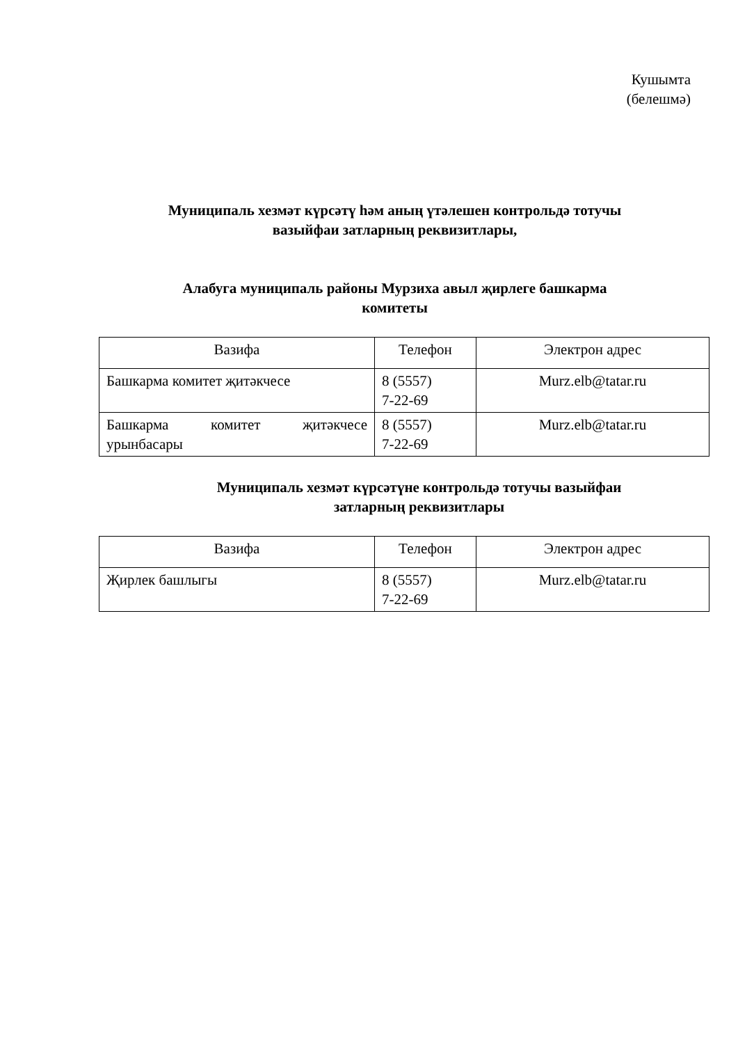Кушымта
(белешмә)
Муниципаль хезмәт күрсәтү һәм аның үтәлешен контрольдә тотучы
вазыйфаи затларның реквизитлары,
Алабуга муниципаль районы Мурзиха авыл җирлеге башкарма
комитеты
| Вазифа | Телефон | Электрон адрес |
| Башкарма комитет җитәкчесе | 8 (5557) 7-22-69 | Murz.elb@tatar.ru |
| Башкарма комитет җитәкчесе урынбасары | 8 (5557) 7-22-69 | Murz.elb@tatar.ru |
Муниципаль хезмәт күрсәтүне контрольдә тотучы вазыйфаи
затларның реквизитлары
| Вазифа | Телефон | Электрон адрес |
| Җирлек башлыгы | 8 (5557) 7-22-69 | Murz.elb@tatar.ru |